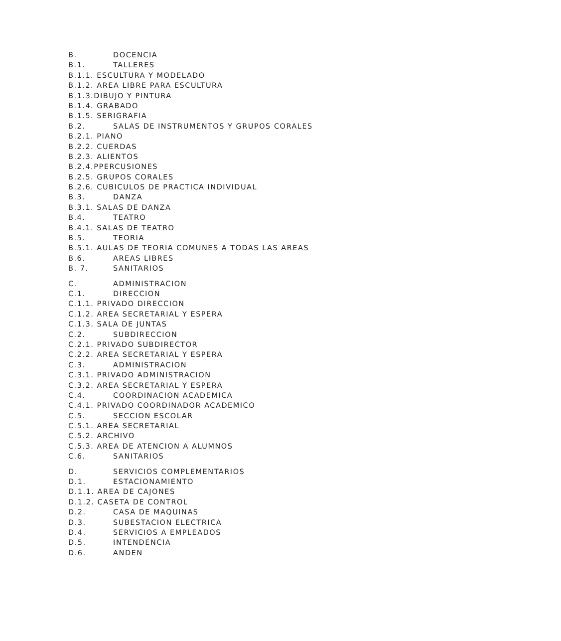B. DOCENCIA
B.1. TALLERES
B.1.1. ESCULTURA Y MODELADO
B.1.2. AREA LIBRE PARA ESCULTURA
B.1.3.DIBUJO Y PINTURA
B.1.4. GRABADO
B.1.5. SERIGRAFIA
B.2. SALAS DE INSTRUMENTOS Y GRUPOS CORALES
B.2.1. PIANO
B.2.2. CUERDAS
B.2.3. ALIENTOS
B.2.4.PPERCUSIONES
B.2.5. GRUPOS CORALES
B.2.6. CUBICULOS DE PRACTICA INDIVIDUAL
B.3. DANZA
B.3.1. SALAS DE DANZA
B.4. TEATRO
B.4.1. SALAS DE TEATRO
B.5. TEORIA
B.5.1. AULAS DE TEORIA COMUNES A TODAS LAS AREAS
B.6. AREAS LIBRES
B. 7. SANITARIOS
C. ADMINISTRACION
C.1. DIRECCION
C.1.1. PRIVADO DIRECCION
C.1.2. AREA SECRETARIAL Y ESPERA
C.1.3. SALA DE JUNTAS
C.2. SUBDIRECCION
C.2.1. PRIVADO SUBDIRECTOR
C.2.2. AREA SECRETARIAL Y ESPERA
C.3. ADMINISTRACION
C.3.1. PRIVADO ADMINISTRACION
C.3.2. AREA SECRETARIAL Y ESPERA
C.4. COORDINACION ACADEMICA
C.4.1. PRIVADO COORDINADOR ACADEMICO
C.5. SECCION ESCOLAR
C.5.1. AREA SECRETARIAL
C.5.2. ARCHIVO
C.5.3. AREA DE ATENCION A ALUMNOS
C.6. SANITARIOS
D. SERVICIOS COMPLEMENTARIOS
D.1. ESTACIONAMIENTO
D.1.1. AREA DE CAJONES
D.1.2. CASETA DE CONTROL
D.2. CASA DE MAQUINAS
D.3. SUBESTACION ELECTRICA
D.4. SERVICIOS A EMPLEADOS
D.5. INTENDENCIA
D.6. ANDEN